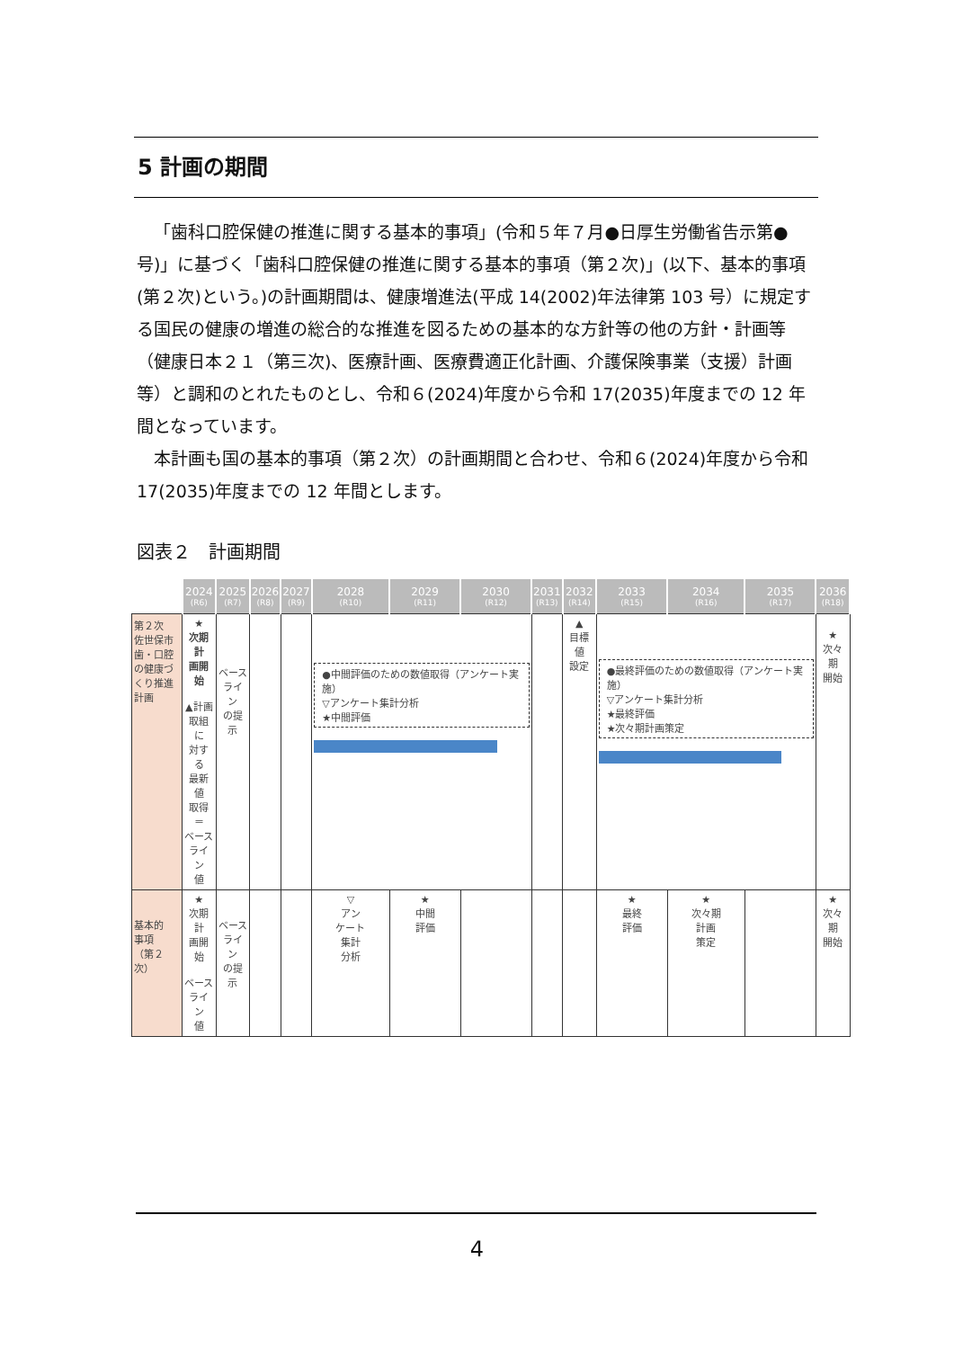5 計画の期間
「歯科口腔保健の推進に関する基本的事項」(令和５年７月●日厚生労働省告示第●号)」に基づく「歯科口腔保健の推進に関する基本的事項（第２次)」(以下、基本的事項(第２次)という。)の計画期間は、健康増進法(平成 14(2002)年法律第 103 号）に規定する国民の健康の増進の総合的な推進を図るための基本的な方針等の他の方針・計画等（健康日本２１（第三次)、医療計画、医療費適正化計画、介護保険事業（支援）計画等）と調和のとれたものとし、令和６(2024)年度から令和 17(2035)年度までの 12 年間となっています。
本計画も国の基本的事項（第２次）の計画期間と合わせ、令和６(2024)年度から令和 17(2035)年度までの 12 年間とします。
図表２　計画期間
| | 2024 (R6) | 2025 (R7) | 2026 (R8) | 2027 (R9) | 2028 (R10) | 2029 (R11) | 2030 (R12) | 2031 (R13) | 2032 (R14) | 2033 (R15) | 2034 (R16) | 2035 (R17) | 2036 (R18) |
| --- | --- | --- | --- | --- | --- | --- | --- | --- | --- | --- | --- | --- | --- |
| 第２次 佐世保市 歯・口腔 の健康づ くり推進 計画 | ★ 次期計 画開始 ▲計画 取組に 対する 最新値 取得＝ ベース ライン 値 | ベース ライン の提示 | | | ●中間評価のための数値取得（アンケート実施） ▽アンケート集計分析 ★中間評価 | | | | ▲ 目標値 設定 | ●最終評価のための数値取得（アンケート実施） ▽アンケート集計分析 ★最終評価 ★次々期計画策定 | | | ★ 次々期 開始 |
| 基本的 事項 （第２次） | ★ 次期計 画開始 ベース ライン 値 | ベース ライン の提示 | | | ▽ アン ケート 集計 分析 | ★ 中間 評価 | | | | ★ 最終 評価 | ★ 次々期 計画 策定 | | ★ 次々期 開始 |
4